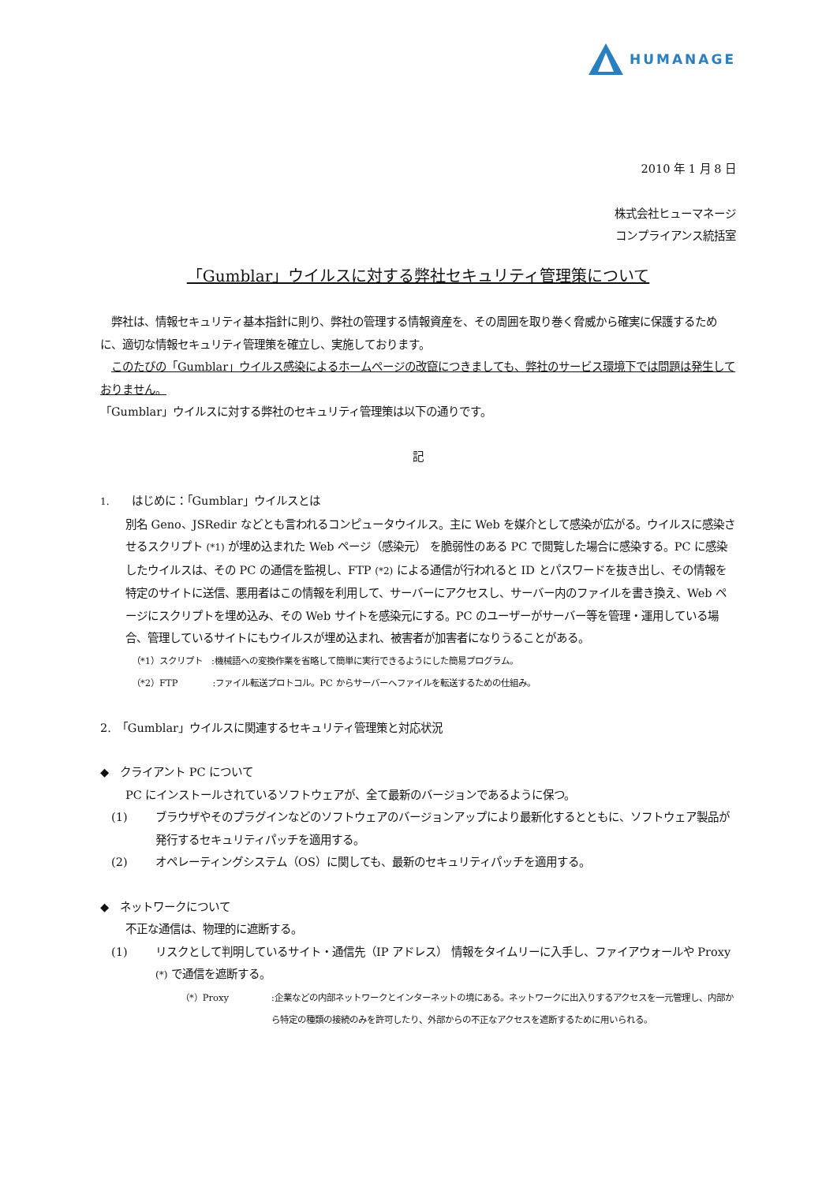HUMANAGE
2010 年 1 月 8 日
株式会社ヒューマネージ
コンプライアンス統括室
「Gumblar」ウイルスに対する弊社セキュリティ管理策について
　弊社は、情報セキュリティ基本指針に則り、弊社の管理する情報資産を、その周囲を取り巻く脅威から確実に保護するために、適切な情報セキュリティ管理策を確立し、実施しております。
　このたびの「Gumblar」ウイルス感染によるホームページの改竄につきましても、弊社のサービス環境下では問題は発生しておりません。
「Gumblar」ウイルスに対する弊社のセキュリティ管理策は以下の通りです。
記
1.　　はじめに：「Gumblar」ウイルスとは
別名 Geno、JSRedir などとも言われるコンピュータウイルス。主に Web を媒介として感染が広がる。ウイルスに感染させるスクリプト (*1) が埋め込まれた Web ページ（感染元） を脆弱性のある PC で閲覧した場合に感染する。PC に感染したウイルスは、その PC の通信を監視し、FTP (*2) による通信が行われると ID とパスワードを抜き出し、その情報を特定のサイトに送信、悪用者はこの情報を利用して、サーバーにアクセスし、サーバー内のファイルを書き換え、Web ページにスクリプトを埋め込み、その Web サイトを感染元にする。PC のユーザーがサーバー等を管理・運用している場合、管理しているサイトにもウイルスが埋め込まれ、被害者が加害者になりうることがある。
（*1）スクリプト　:機械語への変換作業を省略して簡単に実行できるようにした簡易プログラム。
（*2）FTP　　　　:ファイル転送プロトコル。PC からサーバーへファイルを転送するための仕組み。
2.　「Gumblar」ウイルスに関連するセキュリティ管理策と対応状況
◆　クライアント PC について
PC にインストールされているソフトウェアが、全て最新のバージョンであるように保つ。
(1) ブラウザやそのプラグインなどのソフトウェアのバージョンアップにより最新化するとともに、ソフトウェア製品が発行するセキュリティパッチを適用する。
(2) オペレーティングシステム（OS）に関しても、最新のセキュリティパッチを適用する。
◆　ネットワークについて
不正な通信は、物理的に遮断する。
(1) リスクとして判明しているサイト・通信先（IP アドレス） 情報をタイムリーに入手し、ファイアウォールや Proxy (*) で通信を遮断する。
（*）Proxy:企業などの内部ネットワークとインターネットの境にある。ネットワークに出入りするアクセスを一元管理し、内部から特定の種類の接続のみを許可したり、外部からの不正なアクセスを遮断するために用いられる。